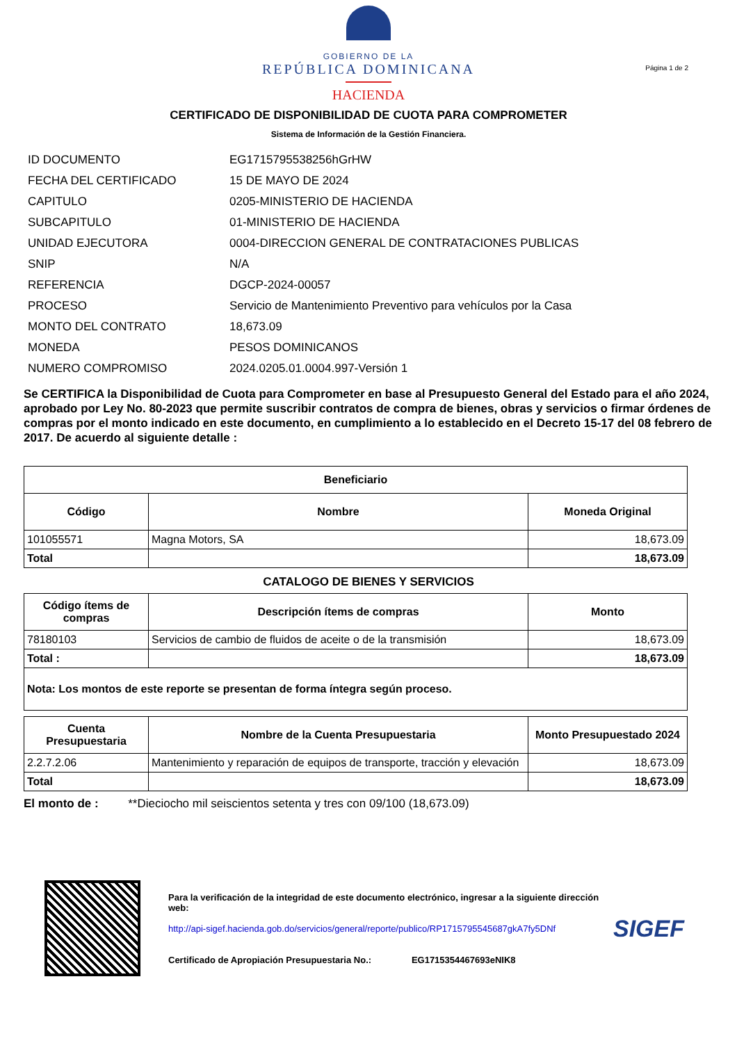GOBIERNO DE LA
REPÚBLICA DOMINICANA
HACIENDA
Página 1 de 2
CERTIFICADO DE DISPONIBILIDAD DE CUOTA PARA COMPROMETER
Sistema de Información de la Gestión Financiera.
| ID DOCUMENTO | EG1715795538256hGrHW |
| FECHA DEL CERTIFICADO | 15 DE MAYO DE 2024 |
| CAPITULO | 0205-MINISTERIO DE HACIENDA |
| SUBCAPITULO | 01-MINISTERIO DE HACIENDA |
| UNIDAD EJECUTORA | 0004-DIRECCION GENERAL DE CONTRATACIONES PUBLICAS |
| SNIP | N/A |
| REFERENCIA | DGCP-2024-00057 |
| PROCESO | Servicio de Mantenimiento Preventivo para vehículos por la Casa |
| MONTO DEL CONTRATO | 18,673.09 |
| MONEDA | PESOS DOMINICANOS |
| NUMERO COMPROMISO | 2024.0205.01.0004.997-Versión 1 |
Se CERTIFICA la Disponibilidad de Cuota para Comprometer en base al Presupuesto General del Estado para el año 2024, aprobado por Ley No. 80-2023 que permite suscribir contratos de compra de bienes, obras y servicios o firmar órdenes de compras por el monto indicado en este documento, en cumplimiento a lo establecido en el Decreto 15-17 del 08 febrero de 2017. De acuerdo al siguiente detalle :
| Beneficiario | | |
| --- | --- | --- |
| Código | Nombre | Moneda Original |
| 101055571 | Magna Motors, SA | 18,673.09 |
| Total | | 18,673.09 |
CATALOGO DE BIENES Y SERVICIOS
| Código ítems de compras | Descripción ítems de compras | Monto |
| --- | --- | --- |
| 78180103 | Servicios de cambio de fluidos de aceite o de la transmisión | 18,673.09 |
| Total : | | 18,673.09 |
| Nota: Los montos de este reporte se presentan de forma íntegra según proceso. | | |
| Cuenta Presupuestaria | Nombre de la Cuenta Presupuestaria | Monto Presupuestado 2024 |
| --- | --- | --- |
| 2.2.7.2.06 | Mantenimiento y reparación de equipos de transporte, tracción y elevación | 18,673.09 |
| Total | | 18,673.09 |
El monto de : **Dieciocho mil seiscientos setenta y tres con 09/100 (18,673.09)
Para la verificación de la integridad de este documento electrónico, ingresar a la siguiente dirección web:
http://api-sigef.hacienda.gob.do/servicios/general/reporte/publico/RP1715795545687gkA7fy5DNf
Certificado de Apropiación Presupuestaria No.: EG1715354467693eNIK8
SIGEF